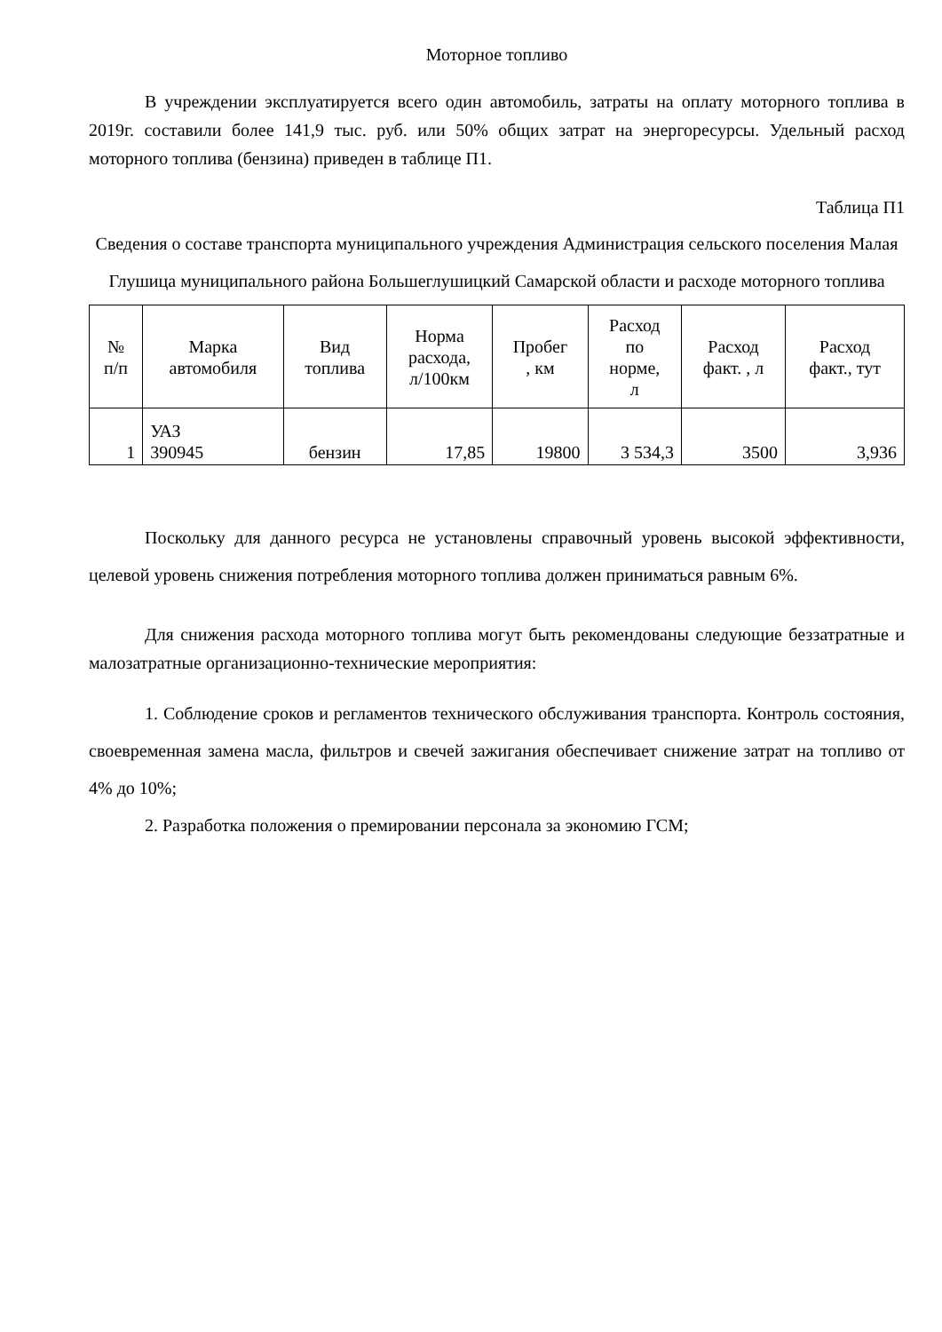Моторное топливо
В учреждении эксплуатируется всего один автомобиль, затраты на оплату моторного топлива в 2019г. составили более 141,9 тыс. руб. или 50% общих затрат на энергоресурсы. Удельный расход моторного топлива (бензина) приведен в таблице П1.
Таблица П1
Сведения о составе транспорта муниципального учреждения Администрация сельского поселения Малая Глушица муниципального района Большеглушицкий Самарской области и расходе моторного топлива
| № п/п | Марка автомобиля | Вид топлива | Норма расхода, л/100км | Пробег , км | Расход по норме, л | Расход факт. , л | Расход факт., тут |
| --- | --- | --- | --- | --- | --- | --- | --- |
| 1 | УАЗ 390945 | бензин | 17,85 | 19800 | 3 534,3 | 3500 | 3,936 |
Поскольку для данного ресурса не установлены справочный уровень высокой эффективности, целевой уровень снижения потребления моторного топлива должен приниматься равным 6%.
Для снижения расхода моторного топлива могут быть рекомендованы следующие беззатратные и малозатратные организационно-технические мероприятия:
1. Соблюдение сроков и регламентов технического обслуживания транспорта. Контроль состояния, своевременная замена масла, фильтров и свечей зажигания обеспечивает снижение затрат на топливо от 4% до 10%;
2. Разработка положения о премировании персонала за экономию ГСМ;